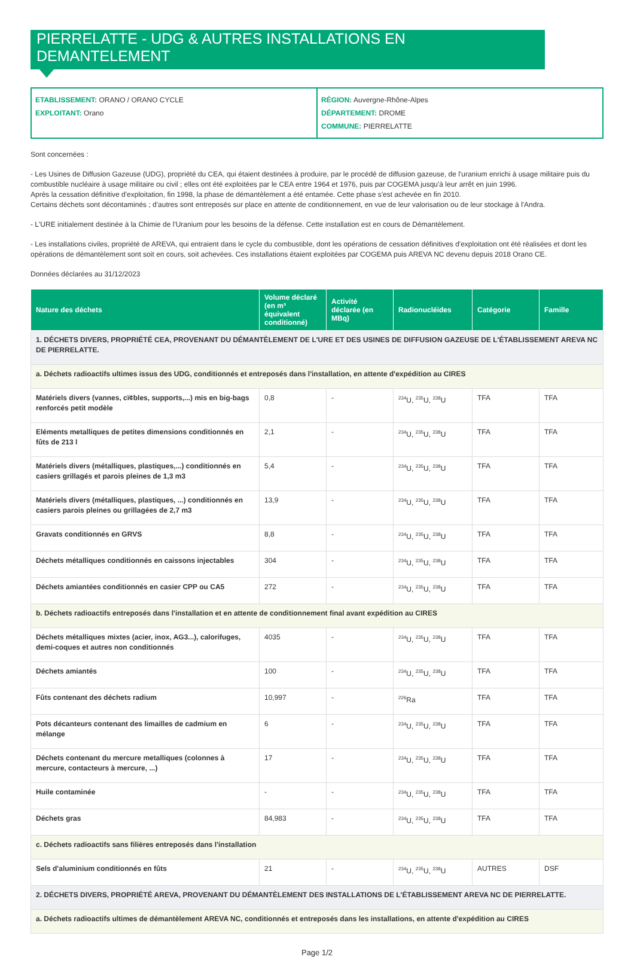PIERRELATTE - UDG & AUTRES INSTALLATIONS EN DEMANTELEMENT
ETABLISSEMENT: ORANO / ORANO CYCLE
EXPLOITANT: Orano
RÉGION: Auvergne-Rhône-Alpes
DÉPARTEMENT: DROME
COMMUNE: PIERRELATTE
Sont concernées :
- Les Usines de Diffusion Gazeuse (UDG), propriété du CEA, qui étaient destinées à produire, par le procédé de diffusion gazeuse, de l'uranium enrichi à usage militaire puis du combustible nucléaire à usage militaire ou civil ; elles ont été exploitées par le CEA entre 1964 et 1976, puis par COGEMA jusqu'à leur arrêt en juin 1996.
Après la cessation définitive d'exploitation, fin 1998, la phase de démantèlement a été entamée. Cette phase s'est achevée en fin 2010.
Certains déchets sont décontaminés ; d'autres sont entreposés sur place en attente de conditionnement, en vue de leur valorisation ou de leur stockage à l'Andra.
- L'URE initialement destinée à la Chimie de l'Uranium pour les besoins de la défense. Cette installation est en cours de Démantèlement.
- Les installations civiles, propriété de AREVA, qui entraient dans le cycle du combustible, dont les opérations de cessation définitives d'exploitation ont été réalisées et dont les opérations de démantèlement sont soit en cours, soit achevées. Ces installations étaient exploitées par COGEMA puis AREVA NC devenu depuis 2018 Orano CE.
Données déclarées au 31/12/2023
| Nature des déchets | Volume déclaré (en m³ équivalent conditionné) | Activité déclarée (en MBq) | Radionucléides | Catégorie | Famille |
| --- | --- | --- | --- | --- | --- |
| 1. DÉCHETS DIVERS, PROPRIÉTÉ CEA, PROVENANT DU DÉMANTÈLEMENT DE L'URE ET DES USINES DE DIFFUSION GAZEUSE DE L'ÉTABLISSEMENT AREVA NC DE PIERRELATTE. | | | | | |
| a. Déchets radioactifs ultimes issus des UDG, conditionnés et entreposés dans l'installation, en attente d'expédition au CIRES | | | | | |
| Matériels divers (vannes, cï¢bles, supports,...) mis en big-bags renforcés petit modèle | 0,8 | - | <sup>234</sup>U, <sup>235</sup>U, <sup>238</sup>U | TFA | TFA |
| Eléments metalliques de petites dimensions conditionnés en fûts de 213 l | 2,1 | - | <sup>234</sup>U, <sup>235</sup>U, <sup>238</sup>U | TFA | TFA |
| Matériels divers (métalliques, plastiques,...) conditionnés en casiers grillagés et parois pleines de 1,3 m3 | 5,4 | - | <sup>234</sup>U, <sup>235</sup>U, <sup>238</sup>U | TFA | TFA |
| Matériels divers (métalliques, plastiques, ...) conditionnés en casiers parois pleines ou grillagées de 2,7 m3 | 13,9 | - | <sup>234</sup>U, <sup>235</sup>U, <sup>238</sup>U | TFA | TFA |
| Gravats conditionnés en GRVS | 8,8 | - | <sup>234</sup>U, <sup>235</sup>U, <sup>238</sup>U | TFA | TFA |
| Déchets métalliques conditionnés en caissons injectables | 304 | - | <sup>234</sup>U, <sup>235</sup>U, <sup>238</sup>U | TFA | TFA |
| Déchets amiantées conditionnés en casier CPP ou CA5 | 272 | - | <sup>234</sup>U, <sup>235</sup>U, <sup>238</sup>U | TFA | TFA |
| b. Déchets radioactifs entreposés dans l'installation et en attente de conditionnement final avant expédition au CIRES | | | | | |
| Déchets métalliques mixtes (acier, inox, AG3...), calorifuges, demi-coques et autres non conditionnés | 4035 | - | <sup>234</sup>U, <sup>235</sup>U, <sup>238</sup>U | TFA | TFA |
| Déchets amiantés | 100 | - | <sup>234</sup>U, <sup>235</sup>U, <sup>238</sup>U | TFA | TFA |
| Fûts contenant des déchets radium | 10,997 | - | <sup>226</sup>Ra | TFA | TFA |
| Pots décanteurs contenant des limailles de cadmium en mélange | 6 | - | <sup>234</sup>U, <sup>235</sup>U, <sup>238</sup>U | TFA | TFA |
| Déchets contenant du mercure metalliques (colonnes à mercure, contacteurs à mercure, ...) | 17 | - | <sup>234</sup>U, <sup>235</sup>U, <sup>238</sup>U | TFA | TFA |
| Huile contaminée | - | - | <sup>234</sup>U, <sup>235</sup>U, <sup>238</sup>U | TFA | TFA |
| Déchets gras | 84,983 | - | <sup>234</sup>U, <sup>235</sup>U, <sup>238</sup>U | TFA | TFA |
| c. Déchets radioactifs sans filières entreposés dans l'installation | | | | | |
| Sels d'aluminium conditionnés en fûts | 21 | - | <sup>234</sup>U, <sup>235</sup>U, <sup>238</sup>U | AUTRES | DSF |
| 2. DÉCHETS DIVERS, PROPRIÉTÉ AREVA, PROVENANT DU DÉMANTÈLEMENT DES INSTALLATIONS DE L'ÉTABLISSEMENT AREVA NC DE PIERRELATTE. | | | | | |
| a. Déchets radioactifs ultimes de démantèlement AREVA NC, conditionnés et entreposés dans les installations, en attente d'expédition au CIRES | | | | | |
Page 1/2